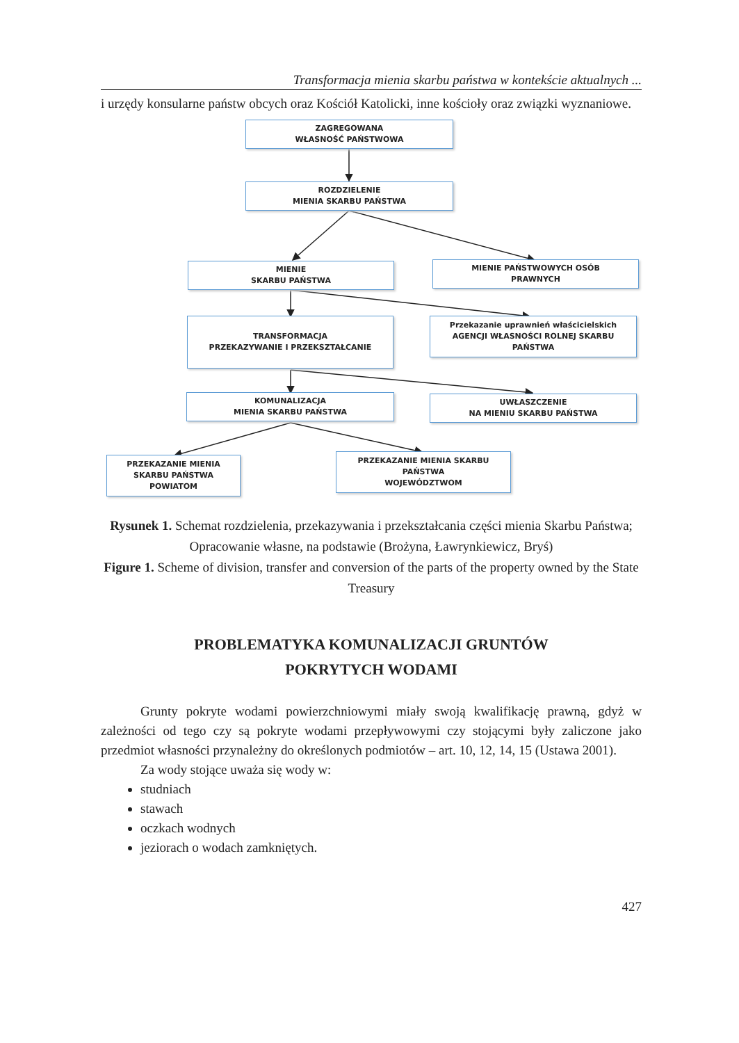Transformacja mienia skarbu państwa w kontekście aktualnych ...
i urzędy konsularne państw obcych oraz Kościół Katolicki, inne kościoły oraz związki wyznaniowe.
ZAGREGOWANA
WŁASNOŚĆ PAŃSTWOWA
ROZDZIELENIE
MIENIA SKARBU PAŃSTWA
MIENIE
SKARBU PAŃSTWA
MIENIE PAŃSTWOWYCH OSÓB
PRAWNYCH
TRANSFORMACJA
PRZEKAZYWANIE I PRZEKSZTAŁCANIE
Przekazanie uprawnień właścicielskich
AGENCJI WŁASNOŚCI ROLNEJ SKARBU
PAŃSTWA
KOMUNALIZACJA
MIENIA SKARBU PAŃSTWA
UWŁASZCZENIE
NA MIENIU SKARBU PAŃSTWA
PRZEKAZANIE MIENIA
SKARBU PAŃSTWA
POWIATOM
PRZEKAZANIE MIENIA SKARBU
PAŃSTWA
WOJEWÓDZTWOM
Rysunek 1. Schemat rozdzielenia, przekazywania i przekształcania części mienia Skarbu Państwa; Opracowanie własne, na podstawie (Brożyna, Ławrynkiewicz, Bryś)
Figure 1. Scheme of division, transfer and conversion of the parts of the property owned by the State Treasury
PROBLEMATYKA KOMUNALIZACJI GRUNTÓW
POKRYTYCH WODAMI
Grunty pokryte wodami powierzchniowymi miały swoją kwalifikację prawną, gdyż w zależności od tego czy są pokryte wodami przepływowymi czy stojącymi były zaliczone jako przedmiot własności przynależny do określonych podmiotów – art. 10, 12, 14, 15 (Ustawa 2001).
Za wody stojące uważa się wody w:
studniach
stawach
oczkach wodnych
jeziorach o wodach zamkniętych.
427